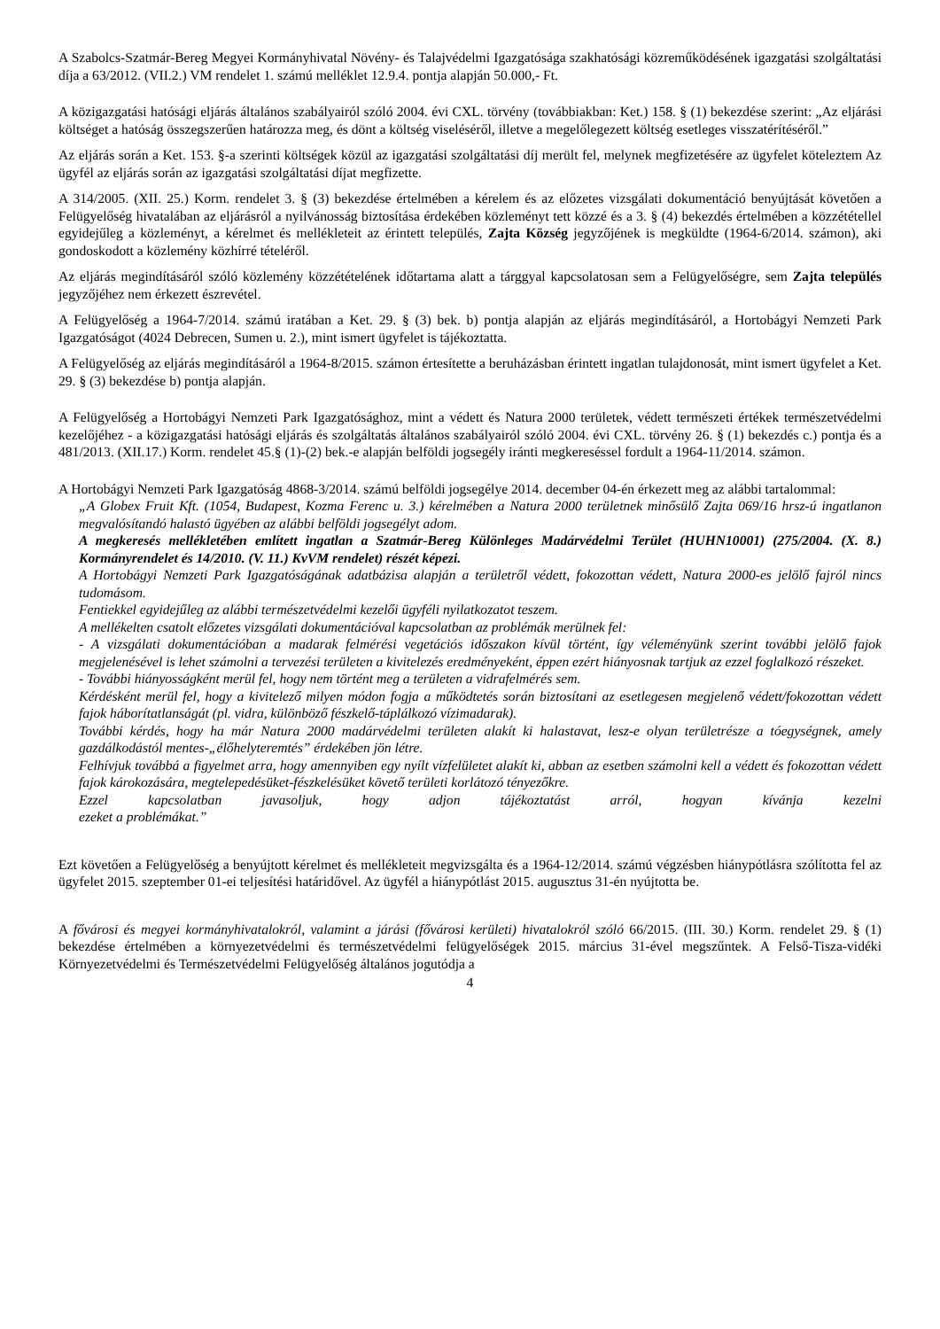A Szabolcs-Szatmár-Bereg Megyei Kormányhivatal Növény- és Talajvédelmi Igazgatósága szakhatósági közreműködésének igazgatási szolgáltatási díja a 63/2012. (VII.2.) VM rendelet 1. számú melléklet 12.9.4. pontja alapján 50.000,- Ft.
A közigazgatási hatósági eljárás általános szabályairól szóló 2004. évi CXL. törvény (továbbiakban: Ket.) 158. § (1) bekezdése szerint: „Az eljárási költséget a hatóság összegszerűen határozza meg, és dönt a költség viseléséről, illetve a megelőlegezett költség esetleges visszatérítéséről.”
Az eljárás során a Ket. 153. §-a szerinti költségek közül az igazgatási szolgáltatási díj merült fel, melynek megfizetésére az ügyfelet köteleztem Az ügyfél az eljárás során az igazgatási szolgáltatási díjat megfizette.
A 314/2005. (XII. 25.) Korm. rendelet 3. § (3) bekezdése értelmében a kérelem és az előzetes vizsgálati dokumentáció benyújtását követően a Felügyelőség hivatalában az eljárásról a nyilvánosság biztosítása érdekében közleményt tett közzé és a 3. § (4) bekezdés értelmében a közzététellel egyidejűleg a közleményt, a kérelmet és mellékleteit az érintett település, Zajta Község jegyzőjének is megküldte (1964-6/2014. számon), aki gondoskodott a közlemény közhírré tételéről.
Az eljárás megindításáról szóló közlemény közzétételének időtartama alatt a tárggyal kapcsolatosan sem a Felügyelőségre, sem Zajta település jegyzőjéhez nem érkezett észrevétel.
A Felügyelőség a 1964-7/2014. számú iratában a Ket. 29. § (3) bek. b) pontja alapján az eljárás megindításáról, a Hortobágyi Nemzeti Park Igazgatóságot (4024 Debrecen, Sumen u. 2.), mint ismert ügyfelet is tájékoztatta.
A Felügyelőség az eljárás megindításáról a 1964-8/2015. számon értesítette a beruházásban érintett ingatlan tulajdonosát, mint ismert ügyfelet a Ket. 29. § (3) bekezdése b) pontja alapján.
A Felügyelőség a Hortobágyi Nemzeti Park Igazgatósághoz, mint a védett és Natura 2000 területek, védett természeti értékek természetvédelmi kezelőjéhez - a közigazgatási hatósági eljárás és szolgáltatás általános szabályairól szóló 2004. évi CXL. törvény 26. § (1) bekezdés c.) pontja és a 481/2013. (XII.17.) Korm. rendelet 45.§ (1)-(2) bek.-e alapján belföldi jogsegély iránti megkereséssel fordult a 1964-11/2014. számon.
A Hortobágyi Nemzeti Park Igazgatóság 4868-3/2014. számú belföldi jogsegélye 2014. december 04-én érkezett meg az alábbi tartalommal:
„A Globex Fruit Kft. (1054, Budapest, Kozma Ferenc u. 3.) kérelmében a Natura 2000 területnek minősülő Zajta 069/16 hrsz-ú ingatlanon megvalósítandó halastó ügyében az alábbi belföldi jogsegélyt adom.
A megkeresés mellékletében említett ingatlan a Szatmár-Bereg Különleges Madárvédelmi Terület (HUHN10001) (275/2004. (X. 8.) Kormányrendelet és 14/2010. (V. 11.) KvVM rendelet) részét képezi.
A Hortobágyi Nemzeti Park Igazgatóságának adatbázisa alapján a területről védett, fokozottan védett, Natura 2000-es jelölő fajról nincs tudomásom.
Fentiekkel egyidejűleg az alábbi természetvédelmi kezelői ügyféli nyilatkozatot teszem.
A mellékelten csatolt előzetes vizsgálati dokumentációval kapcsolatban az problémák merülnek fel:
- A vizsgálati dokumentációban a madarak felmérési vegetációs időszakon kívül történt, így véleményünk szerint további jelölő fajok megjelenésével is lehet számolni a tervezési területen a kivitelezés eredményeként, éppen ezért hiányosnak tartjuk az ezzel foglalkozó részeket.
- További hiányosságként merül fel, hogy nem történt meg a területen a vidrafelmérés sem.
Kérdésként merül fel, hogy a kivitelező milyen módon fogja a működtetés során biztosítani az esetlegesen megjelenő védett/fokozottan védett fajok háborítatlanságát (pl. vidra, különböző fészkelő-táplálkozó vízimadarak).
További kérdés, hogy ha már Natura 2000 madárvédelmi területen alakít ki halastavat, lesz-e olyan területrésze a tóegységnek, amely gazdálkodástól mentes-„élőhelyteremtés” érdekében jön létre.
Felhívjuk továbbá a figyelmet arra, hogy amennyiben egy nyílt vízfelületet alakít ki, abban az esetben számolni kell a védett és fokozottan védett fajok károkozására, megtelepedésüket-fészkelésüket követő területi korlátozó tényezőkre.
Ezzel kapcsolatban javasoljuk, hogy adjon tájékoztatást arról, hogyan kívánja kezelni
ezeket a problémákat.”
Ezt követően a Felügyelőség a benyújtott kérelmet és mellékleteit megvizsgálta és a 1964-12/2014. számú végzésben hiánypótlásra szólította fel az ügyfelet 2015. szeptember 01-ei teljesítési határidővel. Az ügyfél a hiánypótlást 2015. augusztus 31-én nyújtotta be.
A fővárosi és megyei kormányhivatalokról, valamint a járási (fővárosi kerületi) hivatalokról szóló 66/2015. (III. 30.) Korm. rendelet 29. § (1) bekezdése értelmében a környezetvédelmi és természetvédelmi felügyelőségek 2015. március 31-ével megszűntek. A Felső-Tisza-vidéki Környezetvédelmi és Természetvédelmi Felügyelőség általános jogutódja a
4